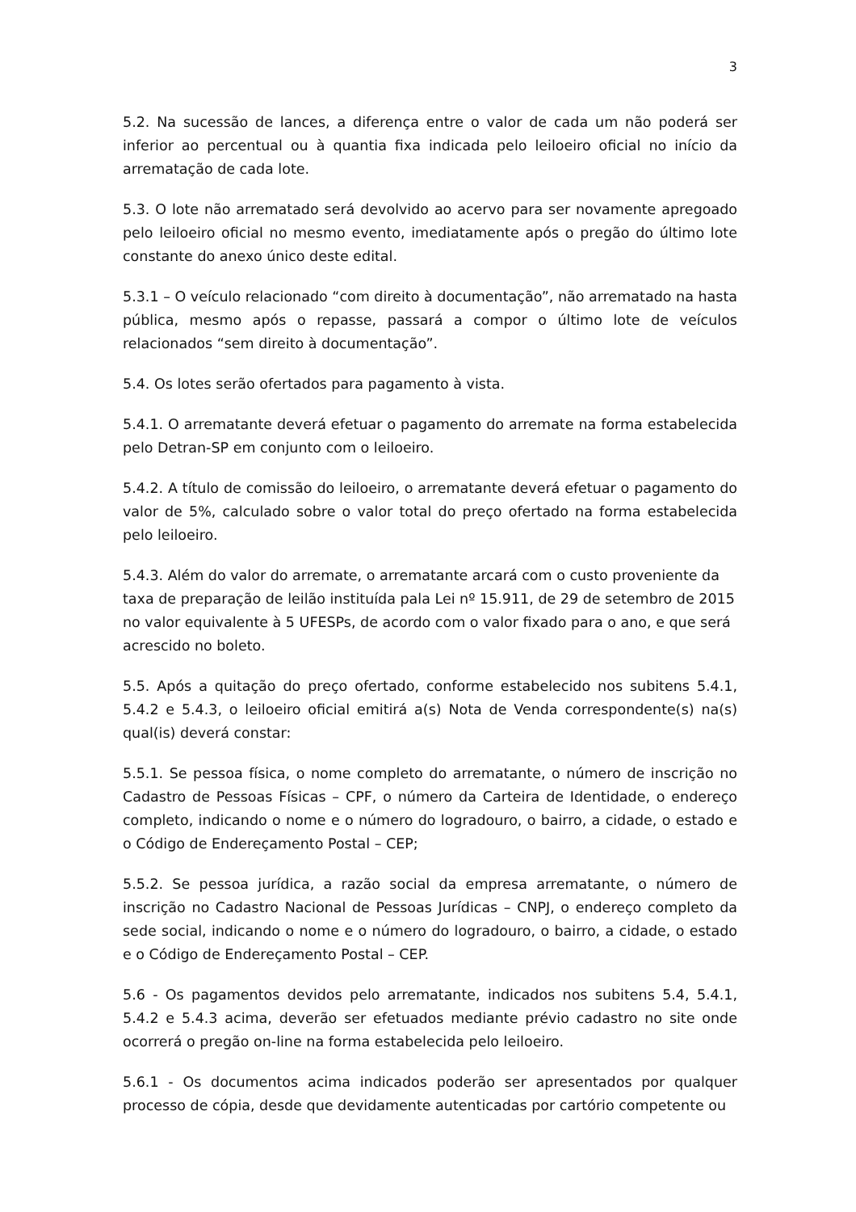3
5.2. Na sucessão de lances, a diferença entre o valor de cada um não poderá ser inferior ao percentual ou à quantia fixa indicada pelo leiloeiro oficial no início da arrematação de cada lote.
5.3. O lote não arrematado será devolvido ao acervo para ser novamente apregoado pelo leiloeiro oficial no mesmo evento, imediatamente após o pregão do último lote constante do anexo único deste edital.
5.3.1 – O veículo relacionado “com direito à documentação”, não arrematado na hasta pública, mesmo após o repasse, passará a compor o último lote de veículos relacionados “sem direito à documentação”.
5.4. Os lotes serão ofertados para pagamento à vista.
5.4.1. O arrematante deverá efetuar o pagamento do arremate na forma estabelecida pelo Detran-SP em conjunto com o leiloeiro.
5.4.2. A título de comissão do leiloeiro, o arrematante deverá efetuar o pagamento do valor de 5%, calculado sobre o valor total do preço ofertado na forma estabelecida pelo leiloeiro.
5.4.3. Além do valor do arremate, o arrematante arcará com o custo proveniente da taxa de preparação de leilão instituída pala Lei nº 15.911, de 29 de setembro de 2015 no valor equivalente à 5 UFESPs, de acordo com o valor fixado para o ano, e que será acrescido no boleto.
5.5. Após a quitação do preço ofertado, conforme estabelecido nos subitens 5.4.1, 5.4.2 e 5.4.3, o leiloeiro oficial emitirá a(s) Nota de Venda correspondente(s) na(s) qual(is) deverá constar:
5.5.1. Se pessoa física, o nome completo do arrematante, o número de inscrição no Cadastro de Pessoas Físicas – CPF, o número da Carteira de Identidade, o endereço completo, indicando o nome e o número do logradouro, o bairro, a cidade, o estado e o Código de Endereçamento Postal – CEP;
5.5.2. Se pessoa jurídica, a razão social da empresa arrematante, o número de inscrição no Cadastro Nacional de Pessoas Jurídicas – CNPJ, o endereço completo da sede social, indicando o nome e o número do logradouro, o bairro, a cidade, o estado e o Código de Endereçamento Postal – CEP.
5.6 - Os pagamentos devidos pelo arrematante, indicados nos subitens 5.4, 5.4.1, 5.4.2 e 5.4.3 acima, deverão ser efetuados mediante prévio cadastro no site onde ocorrerá o pregão on-line na forma estabelecida pelo leiloeiro.
5.6.1 - Os documentos acima indicados poderão ser apresentados por qualquer processo de cópia, desde que devidamente autenticadas por cartório competente ou